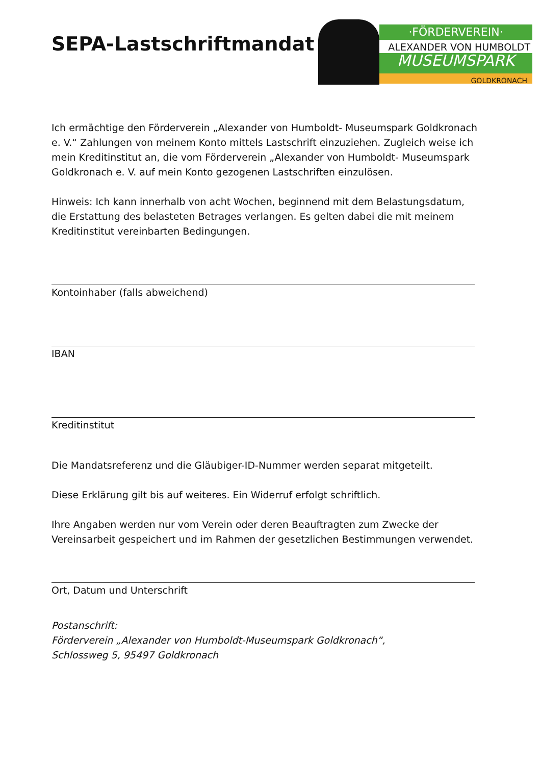SEPA-Lastschriftmandat
·FÖRDERVEREIN·
ALEXANDER VON HUMBOLDT
MUSEUMSPARK
GOLDKRONACH
Ich ermächtige den Förderverein „Alexander von Humboldt- Museumspark Goldkronach e. V.“ Zahlungen von meinem Konto mittels Lastschrift einzuziehen. Zugleich weise ich mein Kreditinstitut an, die vom Förderverein „Alexander von Humboldt- Museumspark Goldkronach e. V. auf mein Konto gezogenen Lastschriften einzulösen.
Hinweis: Ich kann innerhalb von acht Wochen, beginnend mit dem Belastungsdatum, die Erstattung des belasteten Betrages verlangen. Es gelten dabei die mit meinem Kreditinstitut vereinbarten Bedingungen.
Kontoinhaber (falls abweichend)
IBAN
Kreditinstitut
Die Mandatsreferenz und die Gläubiger-ID-Nummer werden separat mitgeteilt.
Diese Erklärung gilt bis auf weiteres. Ein Widerruf erfolgt schriftlich.
Ihre Angaben werden nur vom Verein oder deren Beauftragten zum Zwecke der Vereinsarbeit gespeichert und im Rahmen der gesetzlichen Bestimmungen verwendet.
Ort, Datum und Unterschrift
Postanschrift:
Förderverein „Alexander von Humboldt-Museumspark Goldkronach“,
Schlossweg 5, 95497 Goldkronach